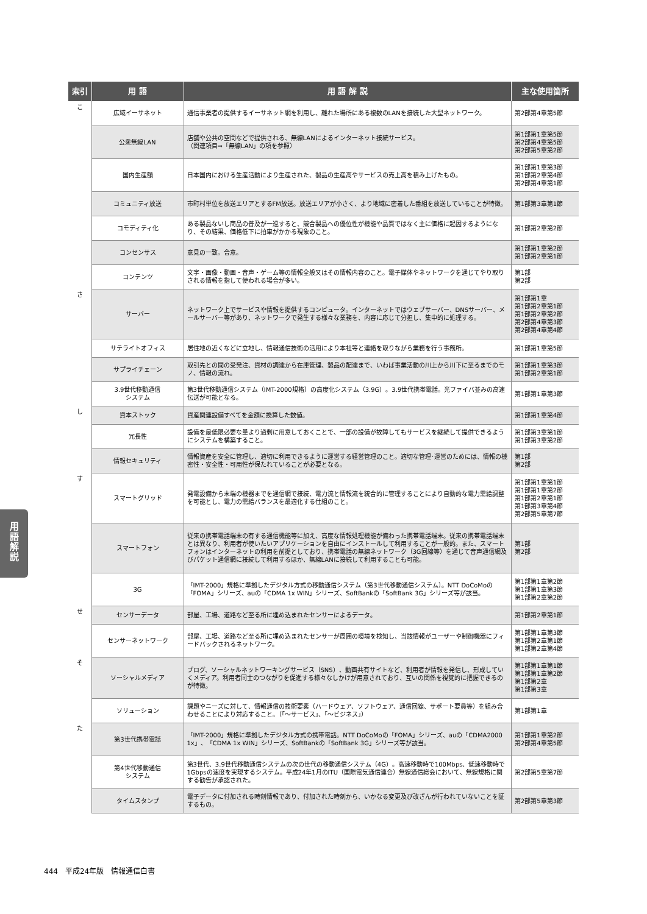| 索引 | 用 語 | 用 語 解 説 | 主な使用箇所 |
| --- | --- | --- | --- |
| こ | 広域イーサネット | 通信事業者の提供するイーサネット網を利用し、離れた場所にある複数のLANを接続した大型ネットワーク。 | 第2部第4章第5節 |
| | 公衆無線LAN | 店舗や公共の空間などで提供される、無線LANによるインターネット接続サービス。 （関連項目⇒「無線LAN」の項を参照） | 第1部第1章第5節 第2部第4章第5節 第2部第5章第2節 |
| | 国内生産額 | 日本国内における生産活動により生産された、製品の生産高やサービスの売上高を積み上げたもの。 | 第1部第1章第3節 第1部第2章第4節 第2部第4章第1節 |
| | コミュニティ放送 | 市町村単位を放送エリアとするFM放送。放送エリアが小さく、より地域に密着した番組を放送していることが特徴。 | 第1部第3章第1節 |
| | コモディティ化 | ある製品ないし商品の普及が一巡すると、競合製品への優位性が機能や品質ではなく主に価格に起因するようになり、その結果、価格低下に拍車がかかる現象のこと。 | 第1部第2章第2節 |
| | コンセンサス | 意見の一致。合意。 | 第1部第1章第2節 第1部第2章第1節 |
| | コンテンツ | 文字・画像・動画・音声・ゲーム等の情報全般又はその情報内容のこと。電子媒体やネットワークを通じてやり取りされる情報を指して使われる場合が多い。 | 第1部 第2部 |
| さ | サーバー | ネットワーク上でサービスや情報を提供するコンピュータ。インターネットではウェブサーバー、DNSサーバー、メールサーバー等があり、ネットワークで発生する様々な業務を、内容に応じて分担し、集中的に処理する。 | 第1部第1章 第1部第2章第1節 第1部第2章第2節 第2部第4章第3節 第2部第4章第4節 |
| | サテライトオフィス | 居住地の近くなどに立地し、情報通信技術の活用により本社等と連絡を取りながら業務を行う事務所。 | 第1部第1章第5節 |
| | サプライチェーン | 取引先との間の受発注、資材の調達から在庫管理、製品の配達まで、いわば事業活動の川上から川下に至るまでのモノ、情報の流れ。 | 第1部第1章第3節 第1部第2章第1節 |
| | 3.9世代移動通信 システム | 第3世代移動通信システム（IMT-2000規格）の高度化システム（3.9G）。3.9世代携帯電話。光ファイバ並みの高速伝送が可能となる。 | 第1部第1章第3節 |
| し | 資本ストック | 資産関連設備すべてを金額に換算した数値。 | 第1部第1章第4節 |
| | 冗長性 | 設備を最低限必要な量より過剰に用意しておくことで、一部の設備が故障してもサービスを継続して提供できるようにシステムを構築すること。 | 第1部第3章第1節 第1部第3章第2節 |
| | 情報セキュリティ | 情報資産を安全に管理し、適切に利用できるように運営する経営管理のこと。適切な管理･運営のためには、情報の機密性・安全性・可用性が保たれていることが必要となる。 | 第1部 第2部 |
| す | スマートグリッド | 発電設備から末端の機器までを通信網で接続、電力流と情報流を統合的に管理することにより自動的な電力需給調整を可能とし、電力の需給バランスを最適化する仕組のこと。 | 第1部第1章第1節 第1部第1章第2節 第1部第2章第1節 第1部第3章第4節 第2部第5章第7節 |
| | スマートフォン | 従来の携帯電話端末の有する通信機能等に加え、高度な情報処理機能が備わった携帯電話端末。従来の携帯電話端末とは異なり、利用者が使いたいアプリケーションを自由にインストールして利用することが一般的。また、スマートフォンはインターネットの利用を前提としており、携帯電話の無線ネットワーク（3G回線等）を通じて音声通信網及びパケット通信網に接続して利用するほか、無線LANに接続して利用することも可能。 | 第1部 第2部 |
| | 3G | 「IMT-2000」規格に準拠したデジタル方式の移動通信システム（第3世代移動通信システム）。NTT DoCoMoの「FOMA」シリーズ、auの「CDMA 1x WIN」シリーズ、SoftBankの「SoftBank 3G」シリーズ等が該当。 | 第1部第1章第2節 第1部第1章第3節 第1部第2章第2節 |
| せ | センサーデータ | 部屋、工場、道路など至る所に埋め込まれたセンサーによるデータ。 | 第1部第2章第1節 |
| | センサーネットワーク | 部屋、工場、道路など至る所に埋め込まれたセンサーが周囲の環境を検知し、当該情報がユーザーや制御機器にフィードバックされるネットワーク。 | 第1部第1章第3節 第1部第2章第1節 第1部第2章第4節 |
| そ | ソーシャルメディア | ブログ、ソーシャルネットワーキングサービス（SNS）、動画共有サイトなど、利用者が情報を発信し、形成していくメディア。利用者同士のつながりを促進する様々なしかけが用意されており、互いの関係を視覚的に把握できるのが特徴。 | 第1部第1章第1節 第1部第1章第2節 第1部第2章 第1部第3章 |
| | ソリューション | 課題やニーズに対して、情報通信の技術要素（ハードウェア、ソフトウェア、通信回線、サポート要員等）を組み合わせることにより対応すること。（「〜サービス」、「〜ビジネス」） | 第1部第1章 |
| た | 第3世代携帯電話 | 「IMT-2000」規格に準拠したデジタル方式の携帯電話。NTT DoCoMoの「FOMA」シリーズ、auの「CDMA2000 1x」、「CDMA 1x WIN」シリーズ、SoftBankの「SoftBank 3G」シリーズ等が該当。 | 第1部第1章第2節 第2部第4章第5節 |
| | 第4世代移動通信 システム | 第3世代、3.9世代移動通信システムの次の世代の移動通信システム（4G）。高速移動時で100Mbps、低速移動時で1Gbpsの速度を実現するシステム。平成24年1月のITU（国際電気通信連合）無線通信総会において、無線規格に関する勧告が承認された。 | 第2部第5章第7節 |
| | タイムスタンプ | 電子データに付加される時刻情報であり、付加された時刻から、いかなる変更及び改ざんが行われていないことを証するもの。 | 第2部第5章第3節 |
用
語
解
説
444　平成24年版　情報通信白書